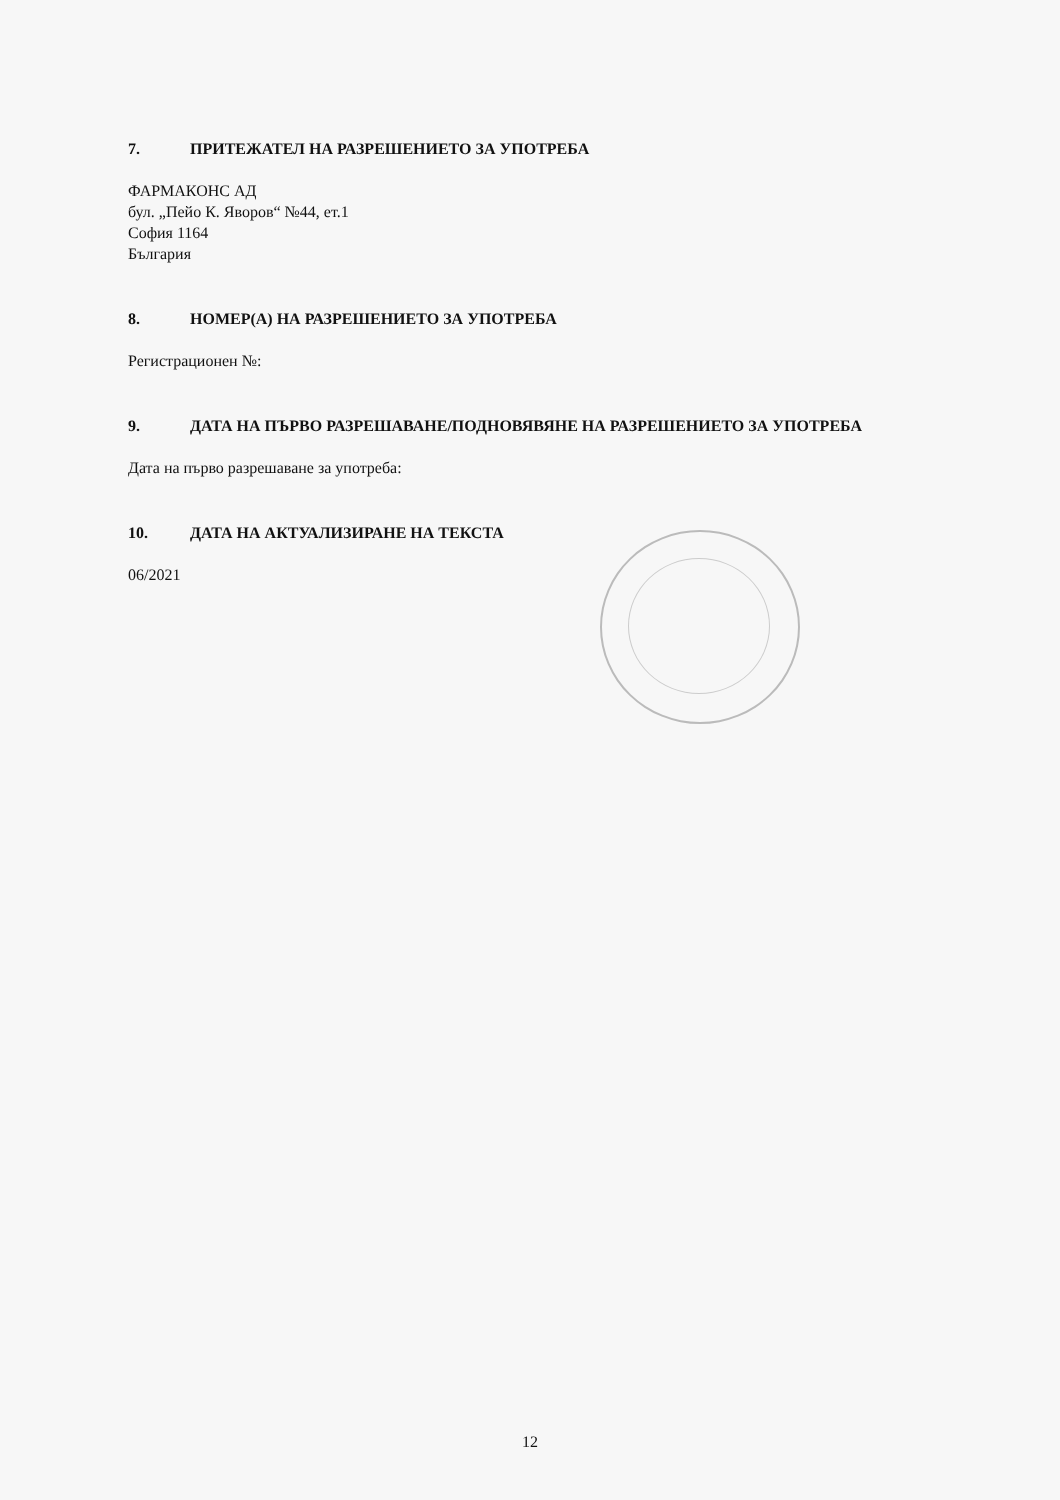7. ПРИТЕЖАТЕЛ НА РАЗРЕШЕНИЕТО ЗА УПОТРЕБА
ФАРМАКОНС АД
бул. „Пейо К. Яворов“ №44, ет.1
София 1164
България
8. НОМЕР(А) НА РАЗРЕШЕНИЕТО ЗА УПОТРЕБА
Регистрационен №:
9. ДАТА НА ПЪРВО РАЗРЕШАВАНЕ/ПОДНОВЯВЯНЕ НА РАЗРЕШЕНИЕТО ЗА УПОТРЕБА
Дата на първо разрешаване за употреба:
10. ДАТА НА АКТУАЛИЗИРАНЕ НА ТЕКСТА
06/2021
12